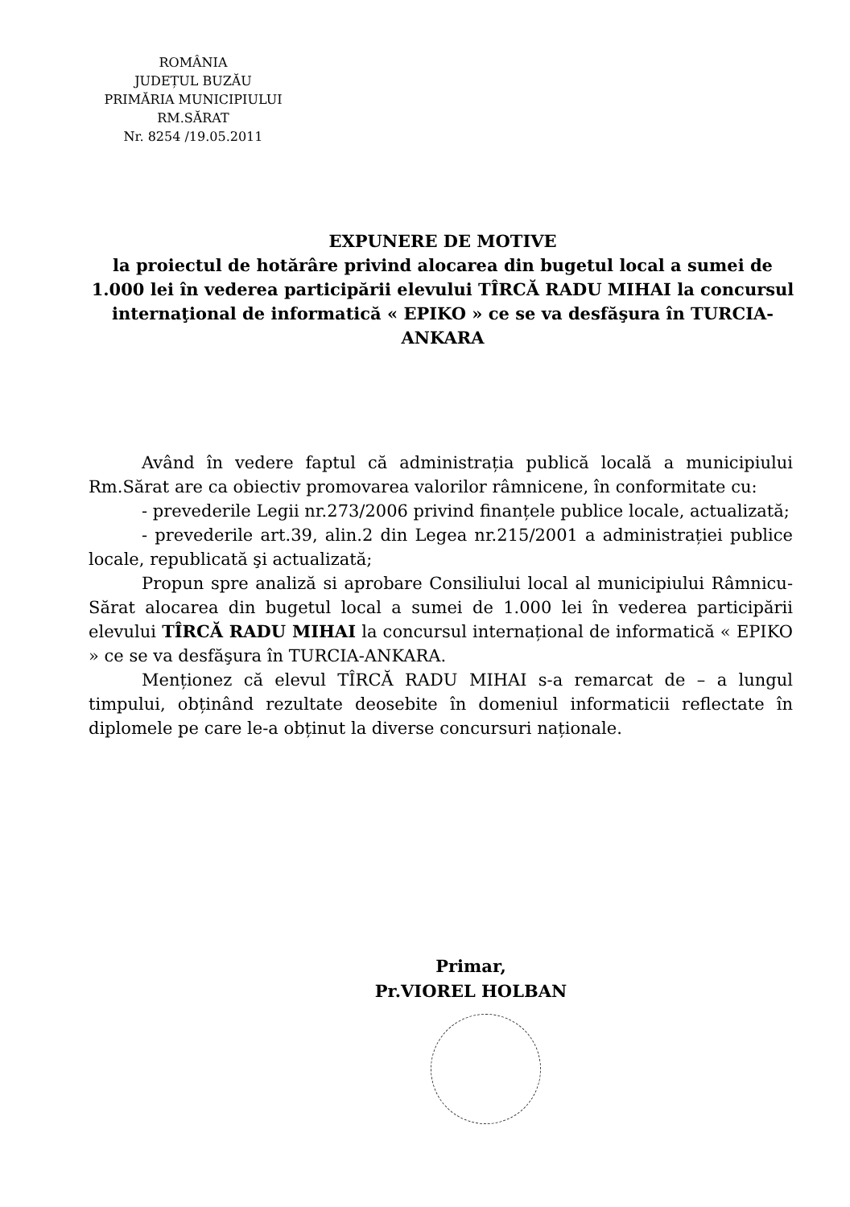ROMÂNIA
JUDEȚUL BUZĂU
PRIMĂRIA MUNICIPIULUI
RM.SĂRAT
Nr. 8254 /19.05.2011
EXPUNERE DE MOTIVE
la proiectul de hotărâre privind alocarea din bugetul local a sumei de 1.000 lei în vederea participării elevului TÎRCĂ RADU MIHAI la concursul internaţional de informatică « EPIKO » ce se va desfăşura în TURCIA-ANKARA
Având în vedere faptul că administrația publică locală a municipiului Rm.Sărat are ca obiectiv promovarea valorilor râmnicene, în conformitate cu:
- prevederile Legii nr.273/2006 privind finanțele publice locale, actualizată;
- prevederile art.39, alin.2 din Legea nr.215/2001 a administrației publice locale, republicată şi actualizată;
Propun spre analiză si aprobare Consiliului local al municipiului Râmnicu-Sărat alocarea din bugetul local a sumei de 1.000 lei în vederea participării elevului TÎRCĂ RADU MIHAI la concursul internațional de informatică « EPIKO » ce se va desfăşura în TURCIA-ANKARA.
Menționez că elevul TÎRCĂ RADU MIHAI s-a remarcat de – a lungul timpului, obținând rezultate deosebite în domeniul informaticii reflectate în diplomele pe care le-a obținut la diverse concursuri naționale.
Primar,
Pr.VIOREL HOLBAN